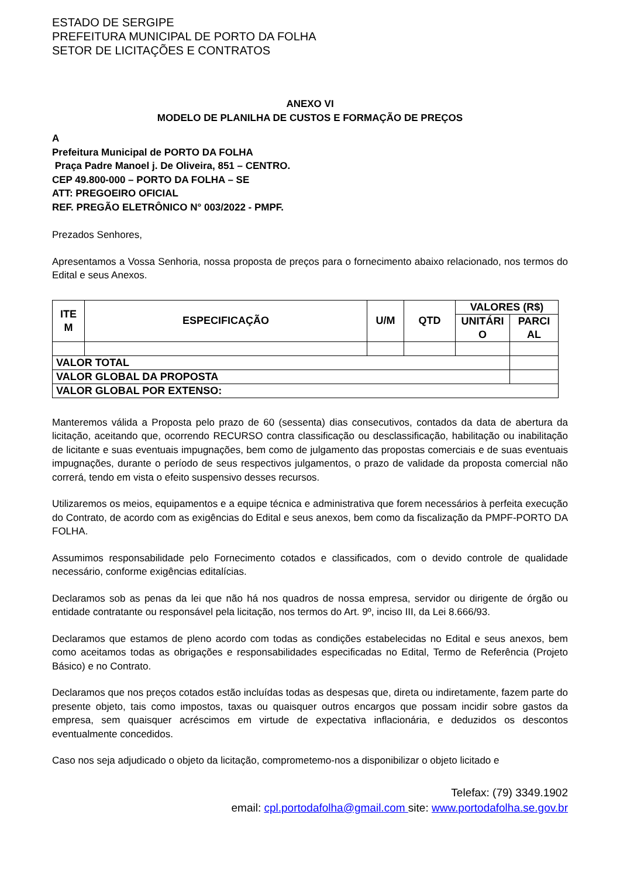ESTADO DE SERGIPE
PREFEITURA MUNICIPAL DE PORTO DA FOLHA
SETOR DE LICITAÇÕES E CONTRATOS
ANEXO VI
MODELO DE PLANILHA DE CUSTOS E FORMAÇÃO DE PREÇOS
A
Prefeitura Municipal de PORTO DA FOLHA
Praça Padre Manoel j. De Oliveira, 851 – CENTRO.
CEP 49.800-000 – PORTO DA FOLHA – SE
ATT: PREGOEIRO OFICIAL
REF. PREGÃO ELETRÔNICO N° 003/2022 - PMPF.
Prezados Senhores,
Apresentamos a Vossa Senhoria, nossa proposta de preços para o fornecimento abaixo relacionado, nos termos do Edital e seus Anexos.
| ITE M | ESPECIFICAÇÃO | U/M | QTD | VALORES (R$) | |
| --- | --- | --- | --- | --- | --- |
| | | | | UNITÁRI O | PARCI AL |
| VALOR TOTAL | | | | | |
| VALOR GLOBAL DA PROPOSTA | | | | | |
| VALOR GLOBAL POR EXTENSO: | | | | | |
Manteremos válida a Proposta pelo prazo de 60 (sessenta) dias consecutivos, contados da data de abertura da licitação, aceitando que, ocorrendo RECURSO contra classificação ou desclassificação, habilitação ou inabilitação de licitante e suas eventuais impugnações, bem como de julgamento das propostas comerciais e de suas eventuais impugnações, durante o período de seus respectivos julgamentos, o prazo de validade da proposta comercial não correrá, tendo em vista o efeito suspensivo desses recursos.
Utilizaremos os meios, equipamentos e a equipe técnica e administrativa que forem necessários à perfeita execução do Contrato, de acordo com as exigências do Edital e seus anexos, bem como da fiscalização da PMPF-PORTO DA FOLHA.
Assumimos responsabilidade pelo Fornecimento cotados e classificados, com o devido controle de qualidade necessário, conforme exigências editalícias.
Declaramos sob as penas da lei que não há nos quadros de nossa empresa, servidor ou dirigente de órgão ou entidade contratante ou responsável pela licitação, nos termos do Art. 9º, inciso III, da Lei 8.666/93.
Declaramos que estamos de pleno acordo com todas as condições estabelecidas no Edital e seus anexos, bem como aceitamos todas as obrigações e responsabilidades especificadas no Edital, Termo de Referência (Projeto Básico) e no Contrato.
Declaramos que nos preços cotados estão incluídas todas as despesas que, direta ou indiretamente, fazem parte do presente objeto, tais como impostos, taxas ou quaisquer outros encargos que possam incidir sobre gastos da empresa, sem quaisquer acréscimos em virtude de expectativa inflacionária, e deduzidos os descontos eventualmente concedidos.
Caso nos seja adjudicado o objeto da licitação, comprometemo-nos a disponibilizar o objeto licitado e
Telefax: (79) 3349.1902
email: cpl.portodafolha@gmail.com site: www.portodafolha.se.gov.br